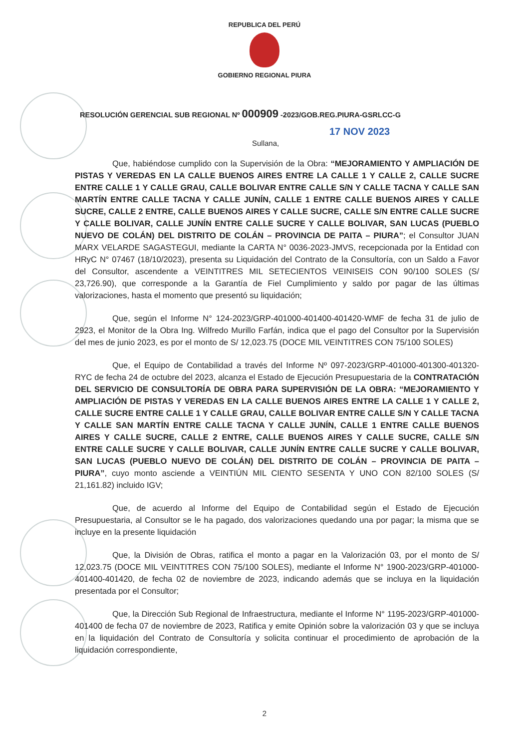REPUBLICA DEL PERÚ
GOBIERNO REGIONAL PIURA
RESOLUCIÓN GERENCIAL SUB REGIONAL Nº 000909 -2023/GOB.REG.PIURA-GSRLCC-G
17 NOV 2023
Sullana,
Que, habiéndose cumplido con la Supervisión de la Obra: “MEJORAMIENTO Y AMPLIACIÓN DE PISTAS Y VEREDAS EN LA CALLE BUENOS AIRES ENTRE LA CALLE 1 Y CALLE 2, CALLE SUCRE ENTRE CALLE 1 Y CALLE GRAU, CALLE BOLIVAR ENTRE CALLE S/N Y CALLE TACNA Y CALLE SAN MARTÍN ENTRE CALLE TACNA Y CALLE JUNÍN, CALLE 1 ENTRE CALLE BUENOS AIRES Y CALLE SUCRE, CALLE 2 ENTRE, CALLE BUENOS AIRES Y CALLE SUCRE, CALLE S/N ENTRE CALLE SUCRE Y CALLE BOLIVAR, CALLE JUNÍN ENTRE CALLE SUCRE Y CALLE BOLIVAR, SAN LUCAS (PUEBLO NUEVO DE COLÁN) DEL DISTRITO DE COLÁN – PROVINCIA DE PAITA – PIURA”; el Consultor JUAN MARX VELARDE SAGASTEGUI, mediante la CARTA N° 0036-2023-JMVS, recepcionada por la Entidad con HRyC N° 07467 (18/10/2023), presenta su Liquidación del Contrato de la Consultoría, con un Saldo a Favor del Consultor, ascendente a VEINTITRES MIL SETECIENTOS VEINISEIS CON 90/100 SOLES (S/ 23,726.90), que corresponde a la Garantía de Fiel Cumplimiento y saldo por pagar de las últimas valorizaciones, hasta el momento que presentó su liquidación;
Que, según el Informe N° 124-2023/GRP-401000-401400-401420-WMF de fecha 31 de julio de 2923, el Monitor de la Obra Ing. Wilfredo Murillo Farfán, indica que el pago del Consultor por la Supervisión del mes de junio 2023, es por el monto de S/ 12,023.75 (DOCE MIL VEINTITRES CON 75/100 SOLES)
Que, el Equipo de Contabilidad a través del Informe Nº 097-2023/GRP-401000-401300-401320-RYC de fecha 24 de octubre del 2023, alcanza el Estado de Ejecución Presupuestaria de la CONTRATACIÓN DEL SERVICIO DE CONSULTORÍA DE OBRA PARA SUPERVISIÓN DE LA OBRA: “MEJORAMIENTO Y AMPLIACIÓN DE PISTAS Y VEREDAS EN LA CALLE BUENOS AIRES ENTRE LA CALLE 1 Y CALLE 2, CALLE SUCRE ENTRE CALLE 1 Y CALLE GRAU, CALLE BOLIVAR ENTRE CALLE S/N Y CALLE TACNA Y CALLE SAN MARTÍN ENTRE CALLE TACNA Y CALLE JUNÍN, CALLE 1 ENTRE CALLE BUENOS AIRES Y CALLE SUCRE, CALLE 2 ENTRE, CALLE BUENOS AIRES Y CALLE SUCRE, CALLE S/N ENTRE CALLE SUCRE Y CALLE BOLIVAR, CALLE JUNÍN ENTRE CALLE SUCRE Y CALLE BOLIVAR, SAN LUCAS (PUEBLO NUEVO DE COLÁN) DEL DISTRITO DE COLÁN – PROVINCIA DE PAITA – PIURA”, cuyo monto asciende a VEINTIÚN MIL CIENTO SESENTA Y UNO CON 82/100 SOLES (S/ 21,161.82) incluido IGV;
Que, de acuerdo al Informe del Equipo de Contabilidad según el Estado de Ejecución Presupuestaria, al Consultor se le ha pagado, dos valorizaciones quedando una por pagar; la misma que se incluye en la presente liquidación
Que, la División de Obras, ratifica el monto a pagar en la Valorización 03, por el monto de S/ 12,023.75 (DOCE MIL VEINTITRES CON 75/100 SOLES), mediante el Informe N° 1900-2023/GRP-401000-401400-401420, de fecha 02 de noviembre de 2023, indicando además que se incluya en la liquidación presentada por el Consultor;
Que, la Dirección Sub Regional de Infraestructura, mediante el Informe N° 1195-2023/GRP-401000-401400 de fecha 07 de noviembre de 2023, Ratifica y emite Opinión sobre la valorización 03 y que se incluya en la liquidación del Contrato de Consultoría y solicita continuar el procedimiento de aprobación de la liquidación correspondiente,
2